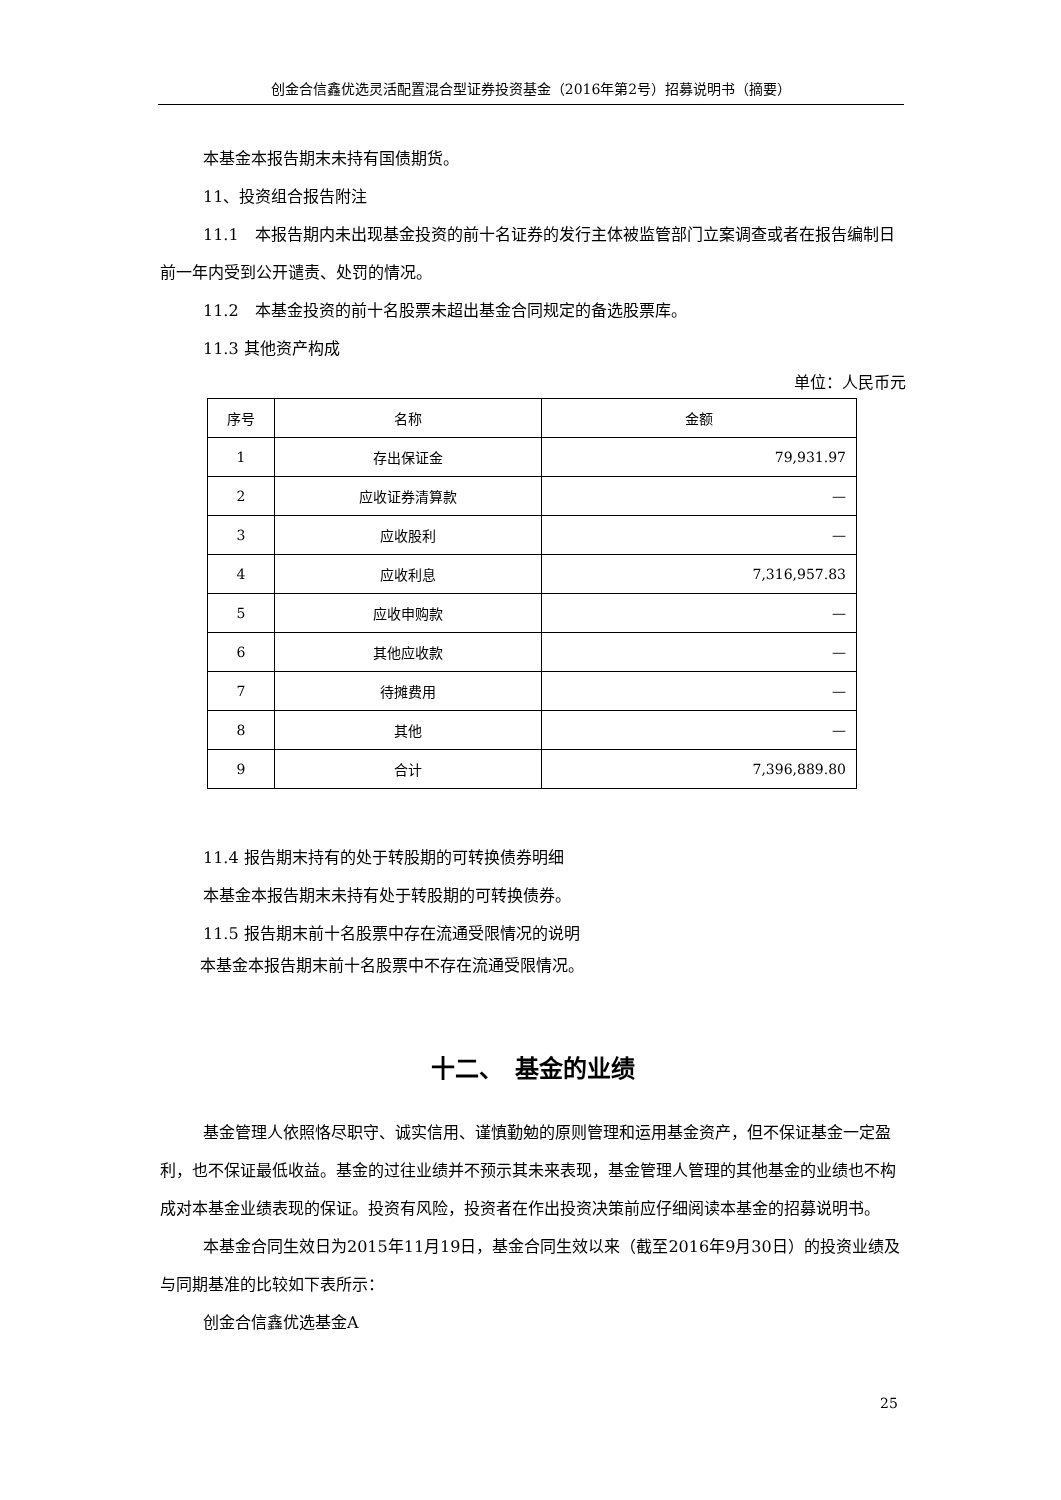创金合信鑫优选灵活配置混合型证券投资基金（2016年第2号）招募说明书（摘要）
本基金本报告期末未持有国债期货。
11、投资组合报告附注
11.1　本报告期内未出现基金投资的前十名证券的发行主体被监管部门立案调查或者在报告编制日前一年内受到公开谴责、处罚的情况。
11.2　本基金投资的前十名股票未超出基金合同规定的备选股票库。
11.3 其他资产构成
单位：人民币元
| 序号 | 名称 | 金额 |
| --- | --- | --- |
| 1 | 存出保证金 | 79,931.97 |
| 2 | 应收证券清算款 | — |
| 3 | 应收股利 | — |
| 4 | 应收利息 | 7,316,957.83 |
| 5 | 应收申购款 | — |
| 6 | 其他应收款 | — |
| 7 | 待摊费用 | — |
| 8 | 其他 | — |
| 9 | 合计 | 7,396,889.80 |
11.4 报告期末持有的处于转股期的可转换债券明细
本基金本报告期末未持有处于转股期的可转换债券。
11.5 报告期末前十名股票中存在流通受限情况的说明
本基金本报告期末前十名股票中不存在流通受限情况。
十二、　基金的业绩
基金管理人依照恪尽职守、诚实信用、谨慎勤勉的原则管理和运用基金资产，但不保证基金一定盈利，也不保证最低收益。基金的过往业绩并不预示其未来表现，基金管理人管理的其他基金的业绩也不构成对本基金业绩表现的保证。投资有风险，投资者在作出投资决策前应仔细阅读本基金的招募说明书。
本基金合同生效日为2015年11月19日，基金合同生效以来（截至2016年9月30日）的投资业绩及与同期基准的比较如下表所示：
创金合信鑫优选基金A
25